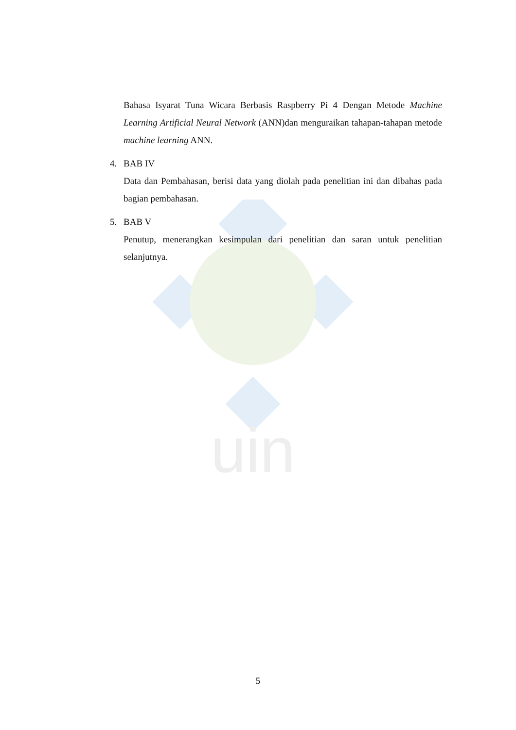uin
Bahasa Isyarat Tuna Wicara Berbasis Raspberry Pi 4 Dengan Metode Machine Learning Artificial Neural Network (ANN)dan menguraikan tahapan-tahapan metode machine learning ANN.
4. BAB IV
Data dan Pembahasan, berisi data yang diolah pada penelitian ini dan dibahas pada bagian pembahasan.
5. BAB V
Penutup, menerangkan kesimpulan dari penelitian dan saran untuk penelitian selanjutnya.
5